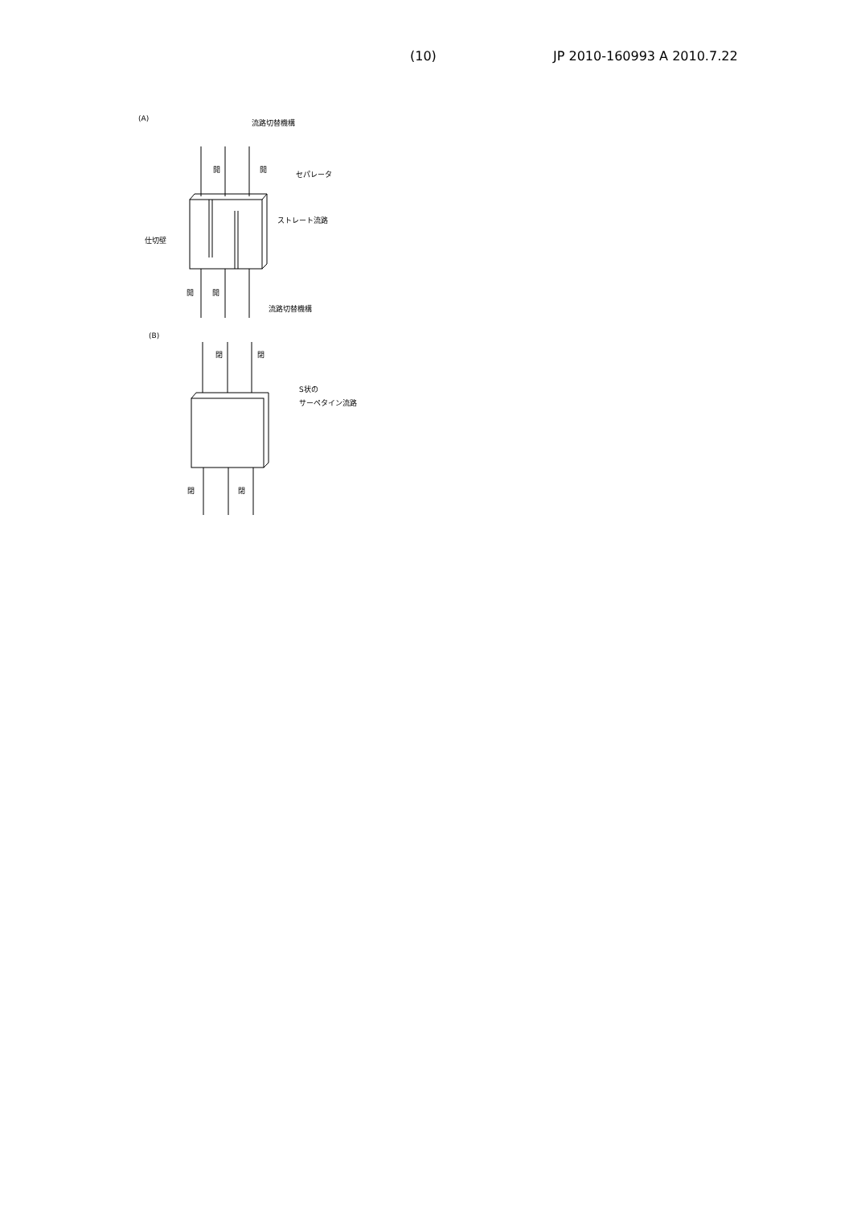(10) JP 2010-160993 A 2010.7.22
(A)
流路切替機構
開
開
セパレータ
ストレート流路
仕切壁
開
開
流路切替機構
(B)
閉
閉
S状の
サーペタイン流路
閉
閉